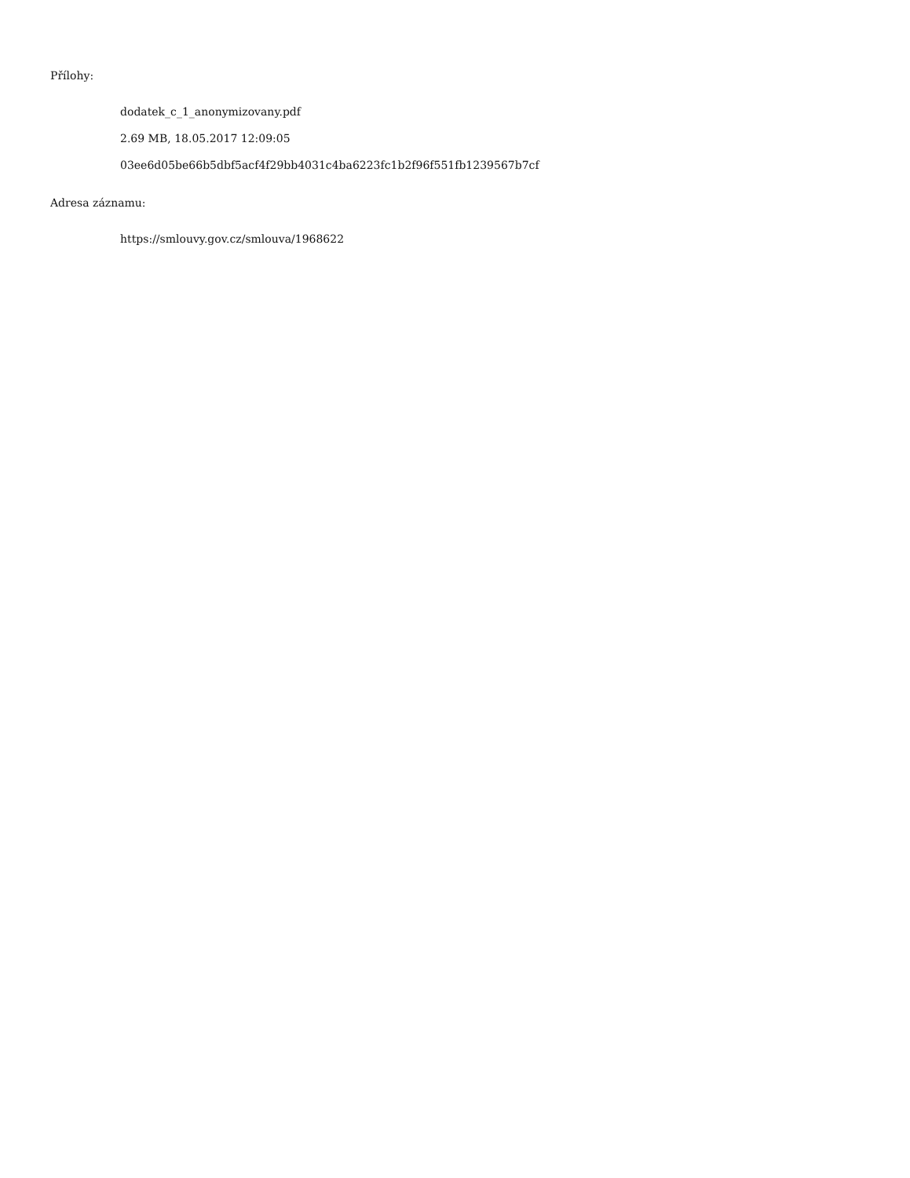Přílohy:
dodatek_c_1_anonymizovany.pdf
2.69 MB, 18.05.2017 12:09:05
03ee6d05be66b5dbf5acf4f29bb4031c4ba6223fc1b2f96f551fb1239567b7cf
Adresa záznamu:
https://smlouvy.gov.cz/smlouva/1968622